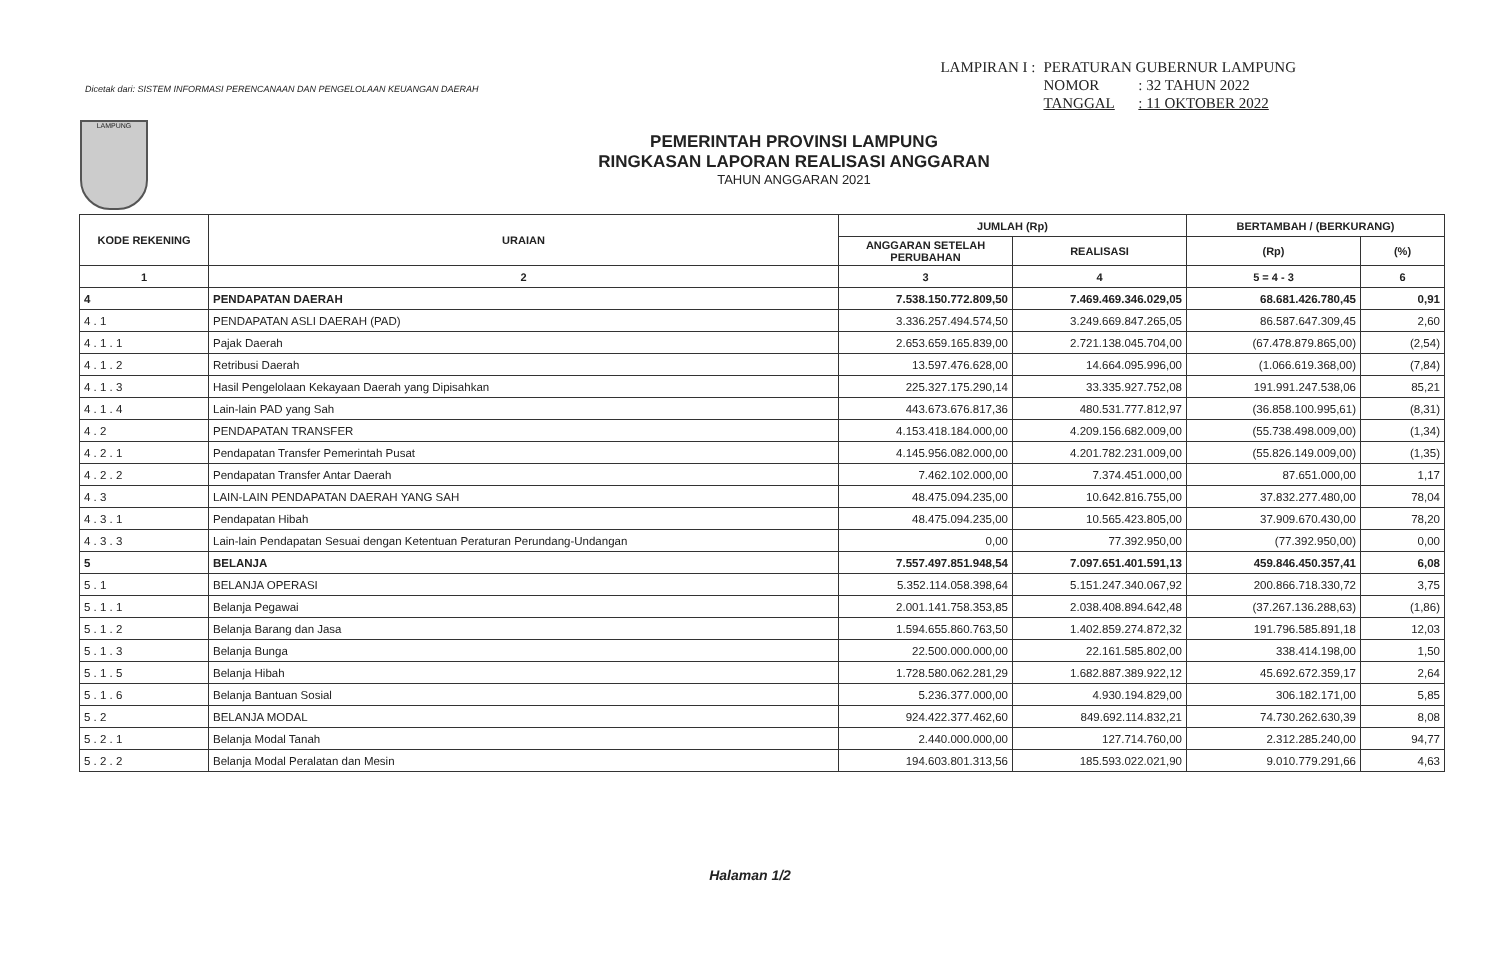Dicetak dari: SISTEM INFORMASI PERENCANAAN DAN PENGELOLAAN KEUANGAN DAERAH
| LAMPIRAN I : | PERATURAN GUBERNUR LAMPUNG | |
| | NOMOR | : 32 TAHUN 2022 |
| | TANGGAL | : 11 OKTOBER 2022 |
LAMPUNG
PEMERINTAH PROVINSI LAMPUNG
RINGKASAN LAPORAN REALISASI ANGGARAN
TAHUN ANGGARAN 2021
| KODE REKENING | URAIAN | JUMLAH (Rp) | | BERTAMBAH / (BERKURANG) | |
| --- | --- | --- | --- | --- | --- |
| | | ANGGARAN SETELAH PERUBAHAN | REALISASI | (Rp) | (%) |
| 1 | 2 | 3 | 4 | 5 = 4 - 3 | 6 |
| 4 | PENDAPATAN DAERAH | 7.538.150.772.809,50 | 7.469.469.346.029,05 | 68.681.426.780,45 | 0,91 |
| 4 . 1 | PENDAPATAN ASLI DAERAH (PAD) | 3.336.257.494.574,50 | 3.249.669.847.265,05 | 86.587.647.309,45 | 2,60 |
| 4 . 1 . 1 | Pajak Daerah | 2.653.659.165.839,00 | 2.721.138.045.704,00 | (67.478.879.865,00) | (2,54) |
| 4 . 1 . 2 | Retribusi Daerah | 13.597.476.628,00 | 14.664.095.996,00 | (1.066.619.368,00) | (7,84) |
| 4 . 1 . 3 | Hasil Pengelolaan Kekayaan Daerah yang Dipisahkan | 225.327.175.290,14 | 33.335.927.752,08 | 191.991.247.538,06 | 85,21 |
| 4 . 1 . 4 | Lain-lain PAD yang Sah | 443.673.676.817,36 | 480.531.777.812,97 | (36.858.100.995,61) | (8,31) |
| 4 . 2 | PENDAPATAN TRANSFER | 4.153.418.184.000,00 | 4.209.156.682.009,00 | (55.738.498.009,00) | (1,34) |
| 4 . 2 . 1 | Pendapatan Transfer Pemerintah Pusat | 4.145.956.082.000,00 | 4.201.782.231.009,00 | (55.826.149.009,00) | (1,35) |
| 4 . 2 . 2 | Pendapatan Transfer Antar Daerah | 7.462.102.000,00 | 7.374.451.000,00 | 87.651.000,00 | 1,17 |
| 4 . 3 | LAIN-LAIN PENDAPATAN DAERAH YANG SAH | 48.475.094.235,00 | 10.642.816.755,00 | 37.832.277.480,00 | 78,04 |
| 4 . 3 . 1 | Pendapatan Hibah | 48.475.094.235,00 | 10.565.423.805,00 | 37.909.670.430,00 | 78,20 |
| 4 . 3 . 3 | Lain-lain Pendapatan Sesuai dengan Ketentuan Peraturan Perundang-Undangan | 0,00 | 77.392.950,00 | (77.392.950,00) | 0,00 |
| 5 | BELANJA | 7.557.497.851.948,54 | 7.097.651.401.591,13 | 459.846.450.357,41 | 6,08 |
| 5 . 1 | BELANJA OPERASI | 5.352.114.058.398,64 | 5.151.247.340.067,92 | 200.866.718.330,72 | 3,75 |
| 5 . 1 . 1 | Belanja Pegawai | 2.001.141.758.353,85 | 2.038.408.894.642,48 | (37.267.136.288,63) | (1,86) |
| 5 . 1 . 2 | Belanja Barang dan Jasa | 1.594.655.860.763,50 | 1.402.859.274.872,32 | 191.796.585.891,18 | 12,03 |
| 5 . 1 . 3 | Belanja Bunga | 22.500.000.000,00 | 22.161.585.802,00 | 338.414.198,00 | 1,50 |
| 5 . 1 . 5 | Belanja Hibah | 1.728.580.062.281,29 | 1.682.887.389.922,12 | 45.692.672.359,17 | 2,64 |
| 5 . 1 . 6 | Belanja Bantuan Sosial | 5.236.377.000,00 | 4.930.194.829,00 | 306.182.171,00 | 5,85 |
| 5 . 2 | BELANJA MODAL | 924.422.377.462,60 | 849.692.114.832,21 | 74.730.262.630,39 | 8,08 |
| 5 . 2 . 1 | Belanja Modal Tanah | 2.440.000.000,00 | 127.714.760,00 | 2.312.285.240,00 | 94,77 |
| 5 . 2 . 2 | Belanja Modal Peralatan dan Mesin | 194.603.801.313,56 | 185.593.022.021,90 | 9.010.779.291,66 | 4,63 |
Halaman 1/2